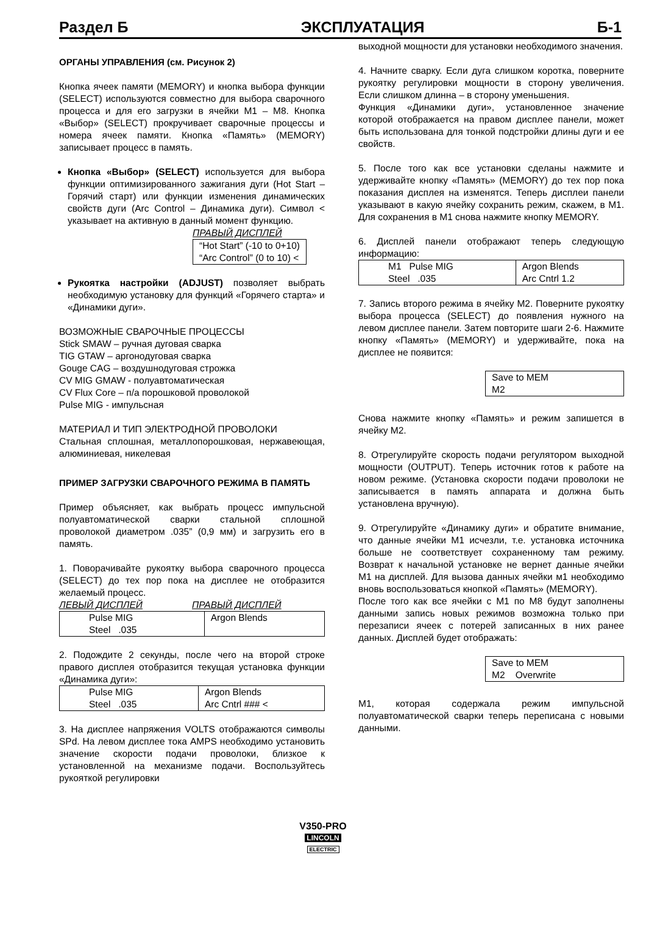Раздел Б ЭКСПЛУАТАЦИЯ Б-1
ОРГАНЫ УПРАВЛЕНИЯ (см. Рисунок 2)
Кнопка ячеек памяти (MEMORY) и кнопка выбора функции (SELECT) используются совместно для выбора сварочного процесса и для его загрузки в ячейки M1 – M8. Кнопка «Выбор» (SELECT) прокручивает сварочные процессы и номера ячеек памяти. Кнопка «Память» (MEMORY) записывает процесс в память.
Кнопка «Выбор» (SELECT) используется для выбора функции оптимизированного зажигания дуги (Hot Start – Горячий старт) или функции изменения динамических свойств дуги (Arc Control – Динамика дуги). Символ < указывает на активную в данный момент функцию.
ПРАВЫЙ ДИСПЛЕЙ
| “Hot Start” (-10 to 0+10) “Arc Control” (0 to 10) < |
Рукоятка настройки (ADJUST) позволяет выбрать необходимую установку для функций «Горячего старта» и «Динамики дуги».
ВОЗМОЖНЫЕ СВАРОЧНЫЕ ПРОЦЕССЫ
Stick SMAW – ручная дуговая сварка
TIG GTAW – аргонодуговая сварка
Gouge CAG – воздушнодуговая строжка
CV MIG GMAW - полуавтоматическая
CV Flux Core – п/а порошковой проволокой
Pulse MIG - импульсная
МАТЕРИАЛ И ТИП ЭЛЕКТРОДНОЙ ПРОВОЛОКИ
Стальная сплошная, металлопорошковая, нержавеющая, алюминиевая, никелевая
ПРИМЕР ЗАГРУЗКИ СВАРОЧНОГО РЕЖИМА В ПАМЯТЬ
Пример объясняет, как выбрать процесс импульсной полуавтоматической сварки стальной сплошной проволокой диаметром .035” (0,9 мм) и загрузить его в память.
1. Поворачивайте рукоятку выбора сварочного процесса (SELECT) до тех пор пока на дисплее не отобразится желаемый процесс.
ЛЕВЫЙ ДИСПЛЕЙ ПРАВЫЙ ДИСПЛЕЙ
| Pulse MIG Steel .035 | Argon Blends |
2. Подождите 2 секунды, после чего на второй строке правого дисплея отобразится текущая установка функции «Динамика дуги»:
| Pulse MIG Steel .035 | Argon Blends Arc Cntrl ### < |
3. На дисплее напряжения VOLTS отображаются символы SPd. На левом дисплее тока AMPS необходимо установить значение скорости подачи проволоки, близкое к установленной на механизме подачи. Воспользуйтесь рукояткой регулировки
выходной мощности для установки необходимого значения.
4. Начните сварку. Если дуга слишком коротка, поверните рукоятку регулировки мощности в сторону увеличения. Если слишком длинна – в сторону уменьшения.
Функция «Динамики дуги», установленное значение которой отображается на правом дисплее панели, может быть использована для тонкой подстройки длины дуги и ее свойств.
5. После того как все установки сделаны нажмите и удерживайте кнопку «Память» (MEMORY) до тех пор пока показания дисплея на изменятся. Теперь дисплеи панели указывают в какую ячейку сохранить режим, скажем, в M1. Для сохранения в M1 снова нажмите кнопку MEMORY.
6. Дисплей панели отображают теперь следующую информацию:
| M1 Pulse MIG Steel .035 | Argon Blends Arc Cntrl 1.2 |
7. Запись второго режима в ячейку M2. Поверните рукоятку выбора процесса (SELECT) до появления нужного на левом дисплее панели. Затем повторите шаги 2-6. Нажмите кнопку «Память» (MEMORY) и удерживайте, пока на дисплее не появится:
| Save to MEM M2 |
Снова нажмите кнопку «Память» и режим запишется в ячейку M2.
8. Отрегулируйте скорость подачи регулятором выходной мощности (OUTPUT). Теперь источник готов к работе на новом режиме. (Установка скорости подачи проволоки не записывается в память аппарата и должна быть установлена вручную).
9. Отрегулируйте «Динамику дуги» и обратите внимание, что данные ячейки M1 исчезли, т.е. установка источника больше не соответствует сохраненному там режиму. Возврат к начальной установке не вернет данные ячейки M1 на дисплей. Для вызова данных ячейки м1 необходимо вновь воспользоваться кнопкой «Память» (MEMORY).
После того как все ячейки с M1 по M8 будут заполнены данными запись новых режимов возможна только при перезаписи ячеек с потерей записанных в них ранее данных. Дисплей будет отображать:
| Save to MEM M2 Overwrite |
M1, которая содержала режим импульсной полуавтоматической сварки теперь переписана с новыми данными.
V350-PRO
LINCOLN
ELECTRIC